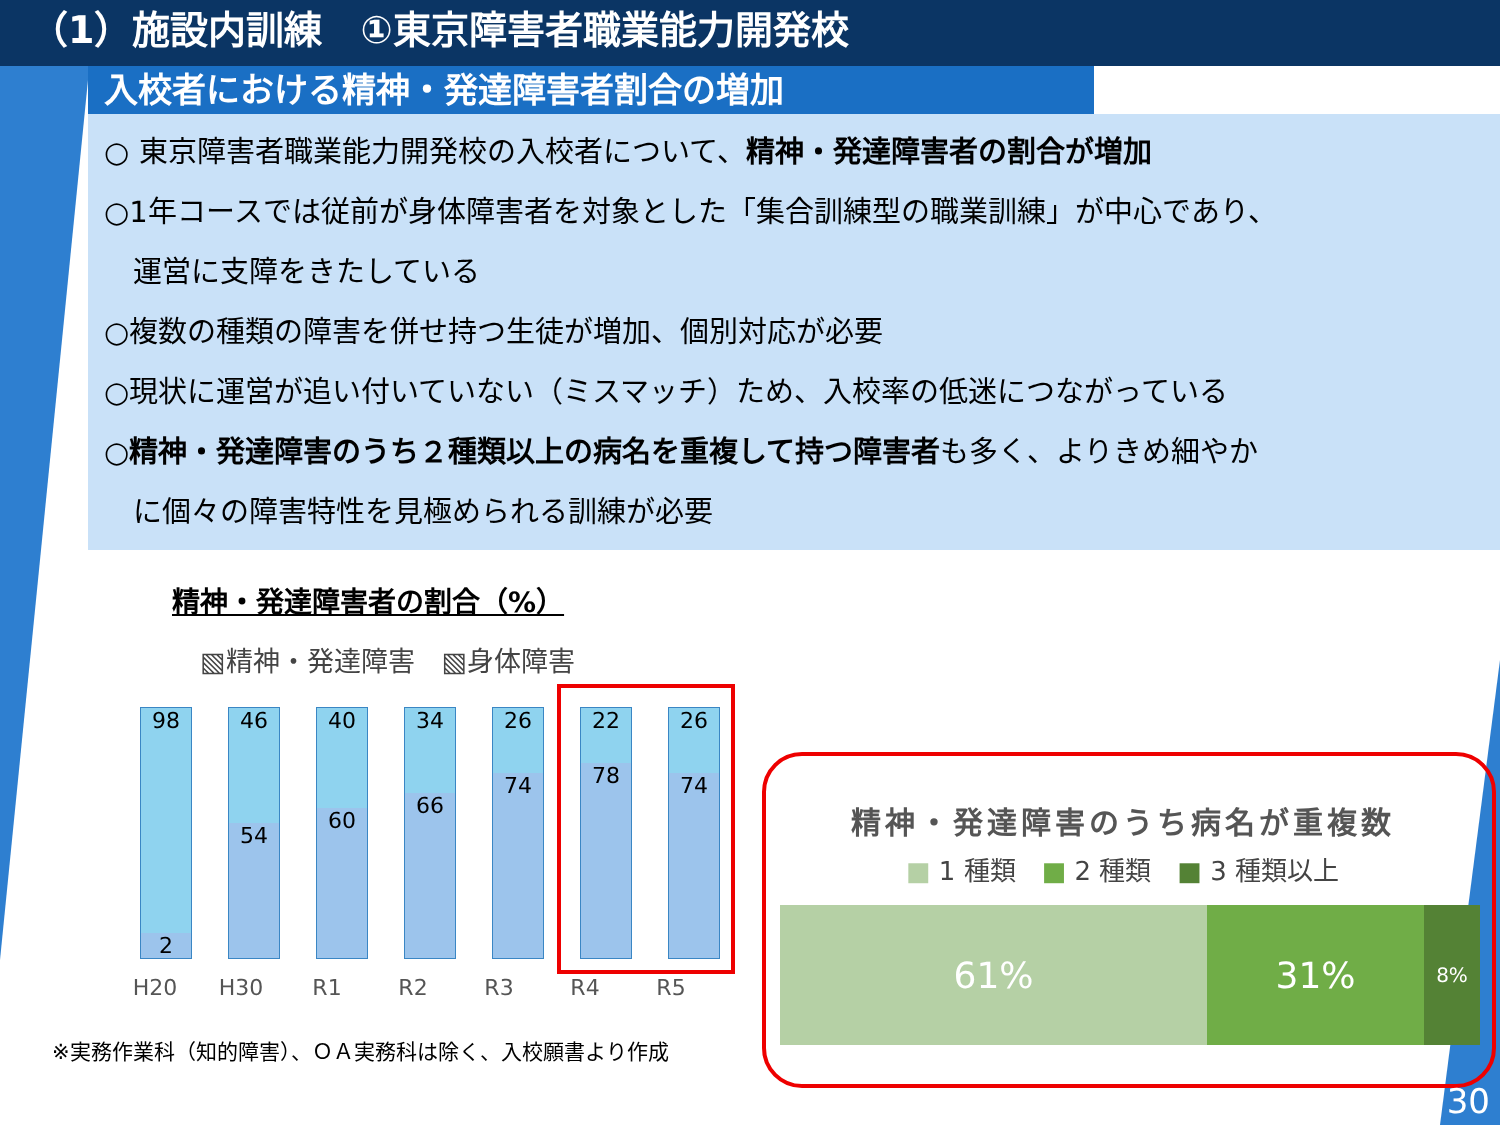（1）施設内訓練　①東京障害者職業能力開発校
入校者における精神・発達障害者割合の増加
○ 東京障害者職業能力開発校の入校者について、精神・発達障害者の割合が増加
○1年コースでは従前が身体障害者を対象とした「集合訓練型の職業訓練」が中心であり、
　運営に支障をきたしている
○複数の種類の障害を併せ持つ生徒が増加、個別対応が必要
○現状に運営が追い付いていない（ミスマッチ）ため、入校率の低迷につながっている
○精神・発達障害のうち２種類以上の病名を重複して持つ障害者も多く、よりきめ細やか
　に個々の障害特性を見極められる訓練が必要
精神・発達障害者の割合（%）
▧精神・発達障害　▧身体障害
98
2
46
54
40
60
34
66
26
74
22
78
26
74
H20 H30 R1 R2 R3 R4 R5
※実務作業科（知的障害）、ＯＡ実務科は除く、入校願書より作成
精神・発達障害のうち病名が重複数
■ 1 種類　■ 2 種類　■ 3 種類以上
61% 31%
8%
30